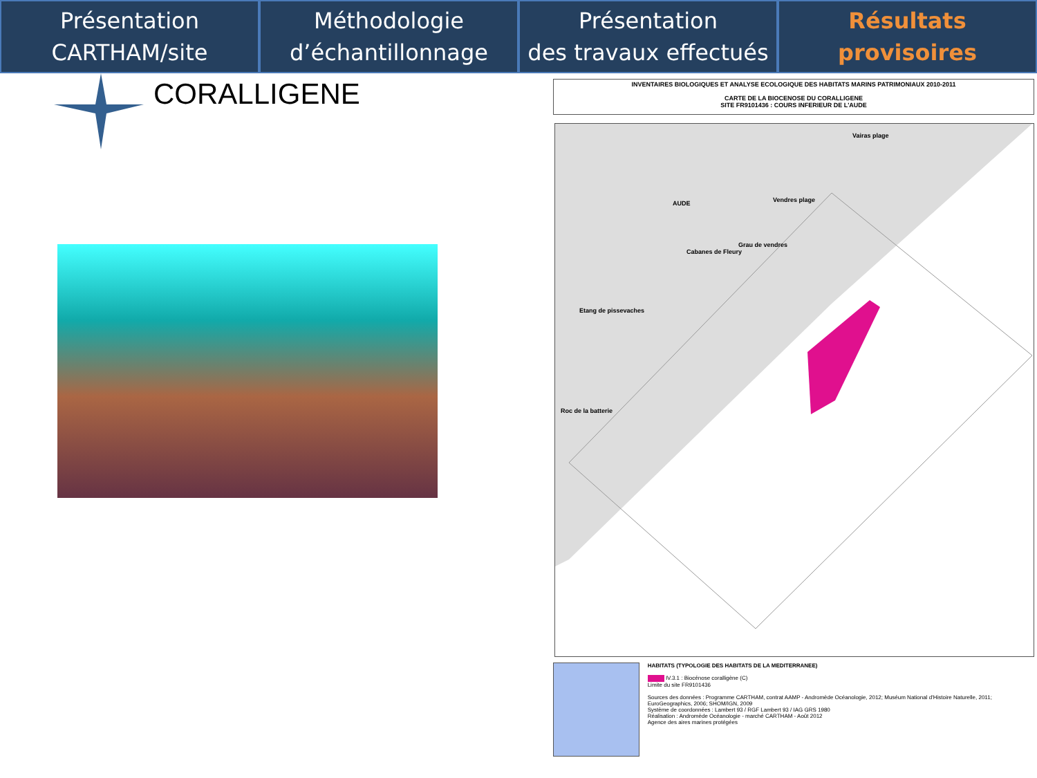Présentation
CARTHAM/site
Méthodologie
d’échantillonnage
Présentation
des travaux effectués
Résultats
provisoires
CORALLIGENE
INVENTAIRES BIOLOGIQUES ET ANALYSE ECOLOGIQUE DES HABITATS MARINS PATRIMONIAUX 2010-2011
CARTE DE LA BIOCENOSE DU CORALLIGENE
SITE FR9101436 : COURS INFERIEUR DE L'AUDE
Vairas plage
Vendres plage AUDE
Grau de vendres
Cabanes de Fleury
Etang de pissevaches
Roc de la batterie
HABITATS (TYPOLOGIE DES HABITATS DE LA MEDITERRANEE)
IV.3.1 : Biocénose coralligène (C)
Limite du site FR9101436
Sources des données : Programme CARTHAM, contrat AAMP - Andromède Océanologie, 2012; Muséum National d'Histoire Naturelle, 2011; EuroGeographics, 2006; SHOM/IGN, 2009
Système de coordonnées : Lambert 93 / RGF Lambert 93 / IAG GRS 1980
Réalisation : Andromède Océanologie - marché CARTHAM - Août 2012
Agence des aires marines protégées